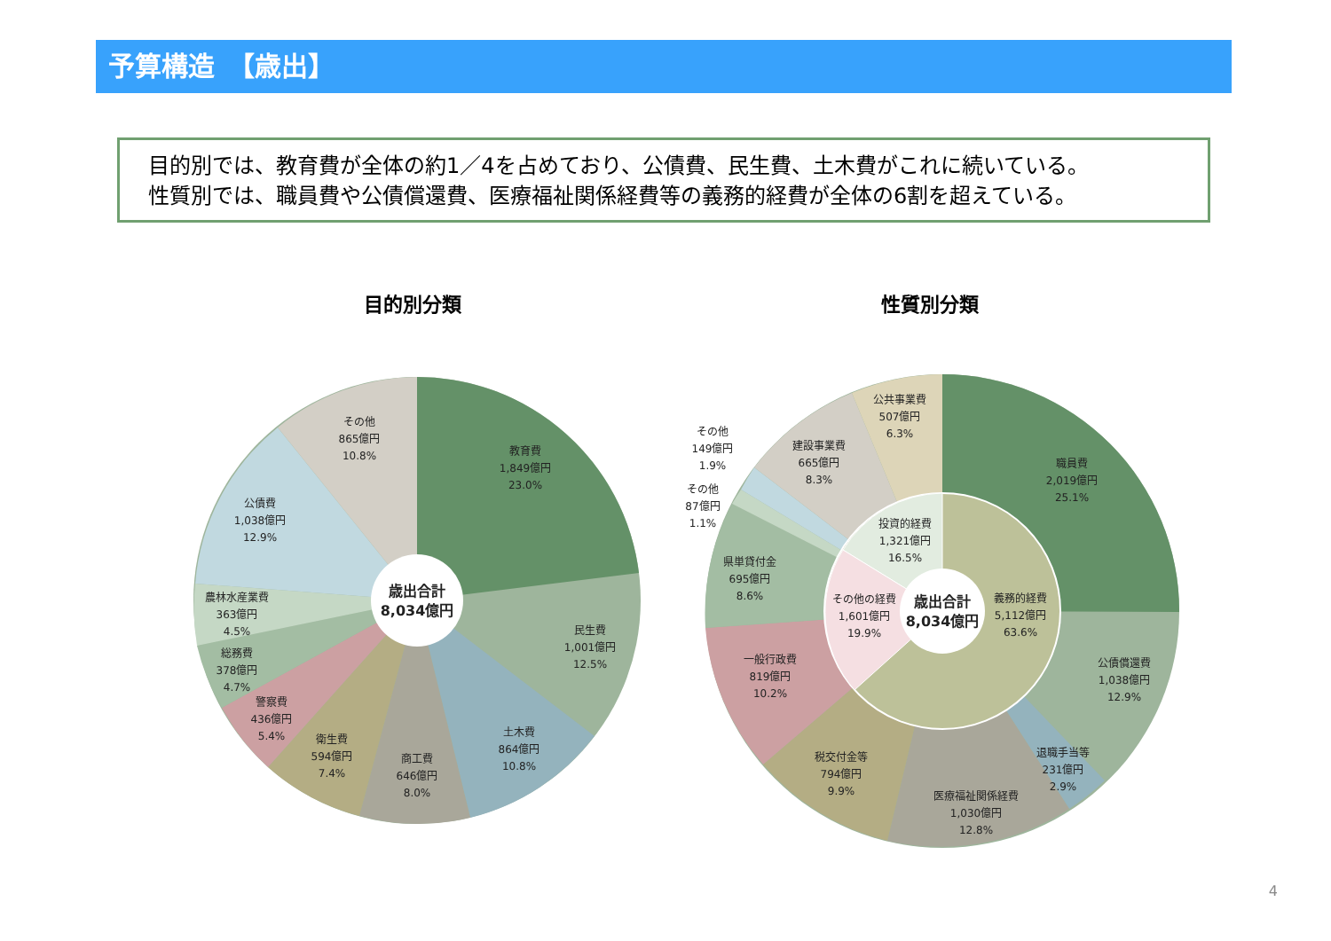予算構造　【歳出】
目的別では、教育費が全体の約1／4を占めており、公債費、民生費、土木費がこれに続いている。
性質別では、職員費や公債償還費、医療福祉関係経費等の義務的経費が全体の6割を超えている。
目的別分類 性質別分類
歳出合計
8,034億円
教育費
1,849億円
23.0%
民生費
1,001億円
12.5%
土木費
864億円
10.8%
商工費
646億円
8.0%
衛生費
594億円
7.4%
警察費
436億円
5.4%
総務費
378億円
4.7%
農林水産業費
363億円
4.5%
公債費
1,038億円
12.9%
その他
865億円
10.8%
歳出合計
8,034億円
職員費
2,019億円
25.1%
公債償還費
1,038億円
12.9%
退職手当等
231億円
2.9%
医療福祉関係経費
1,030億円
12.8%
税交付金等
794億円
9.9%
一般行政費
819億円
10.2%
県単貸付金
695億円
8.6%
その他
87億円
1.1%
その他
149億円
1.9%
建設事業費
665億円
8.3%
公共事業費
507億円
6.3%
投資的経費
1,321億円
16.5%
その他の経費
1,601億円
19.9%
義務的経費
5,112億円
63.6%
4